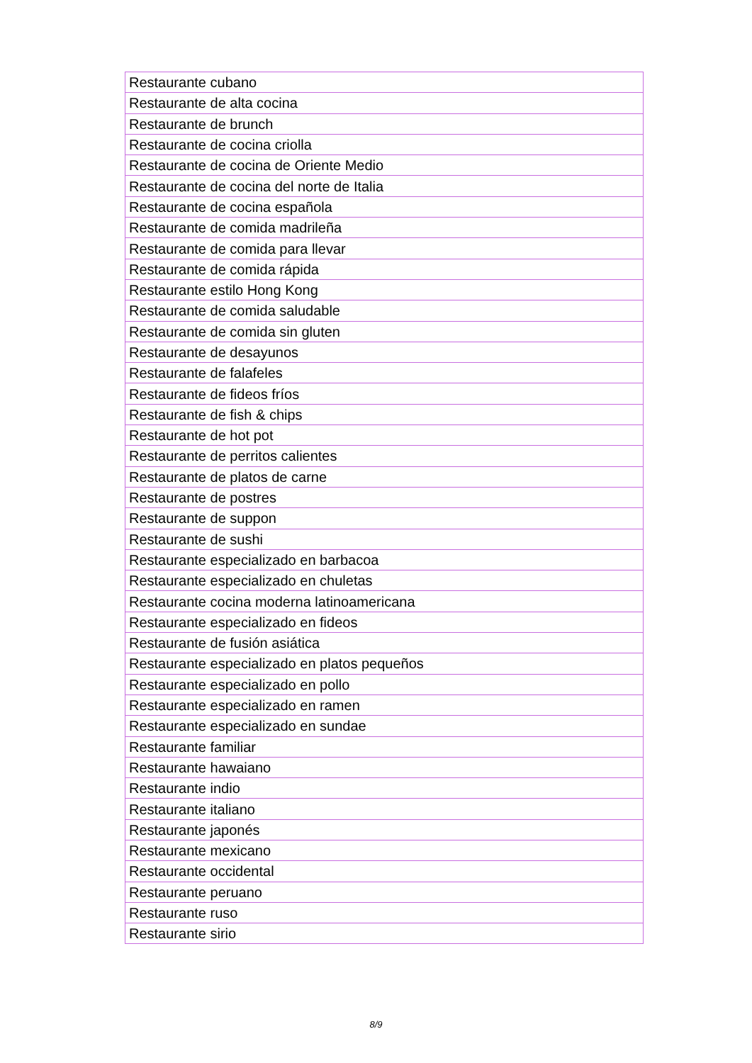| Restaurante cubano |
| Restaurante de alta cocina |
| Restaurante de brunch |
| Restaurante de cocina criolla |
| Restaurante de cocina de Oriente Medio |
| Restaurante de cocina del norte de Italia |
| Restaurante de cocina española |
| Restaurante de comida madrileña |
| Restaurante de comida para llevar |
| Restaurante de comida rápida |
| Restaurante estilo Hong Kong |
| Restaurante de comida saludable |
| Restaurante de comida sin gluten |
| Restaurante de desayunos |
| Restaurante de falafeles |
| Restaurante de fideos fríos |
| Restaurante de fish & chips |
| Restaurante de hot pot |
| Restaurante de perritos calientes |
| Restaurante de platos de carne |
| Restaurante de postres |
| Restaurante de suppon |
| Restaurante de sushi |
| Restaurante especializado en barbacoa |
| Restaurante especializado en chuletas |
| Restaurante cocina moderna latinoamericana |
| Restaurante especializado en fideos |
| Restaurante de fusión asiática |
| Restaurante especializado en platos pequeños |
| Restaurante especializado en pollo |
| Restaurante especializado en ramen |
| Restaurante especializado en sundae |
| Restaurante familiar |
| Restaurante hawaiano |
| Restaurante indio |
| Restaurante italiano |
| Restaurante japonés |
| Restaurante mexicano |
| Restaurante occidental |
| Restaurante peruano |
| Restaurante ruso |
| Restaurante sirio |
8/9